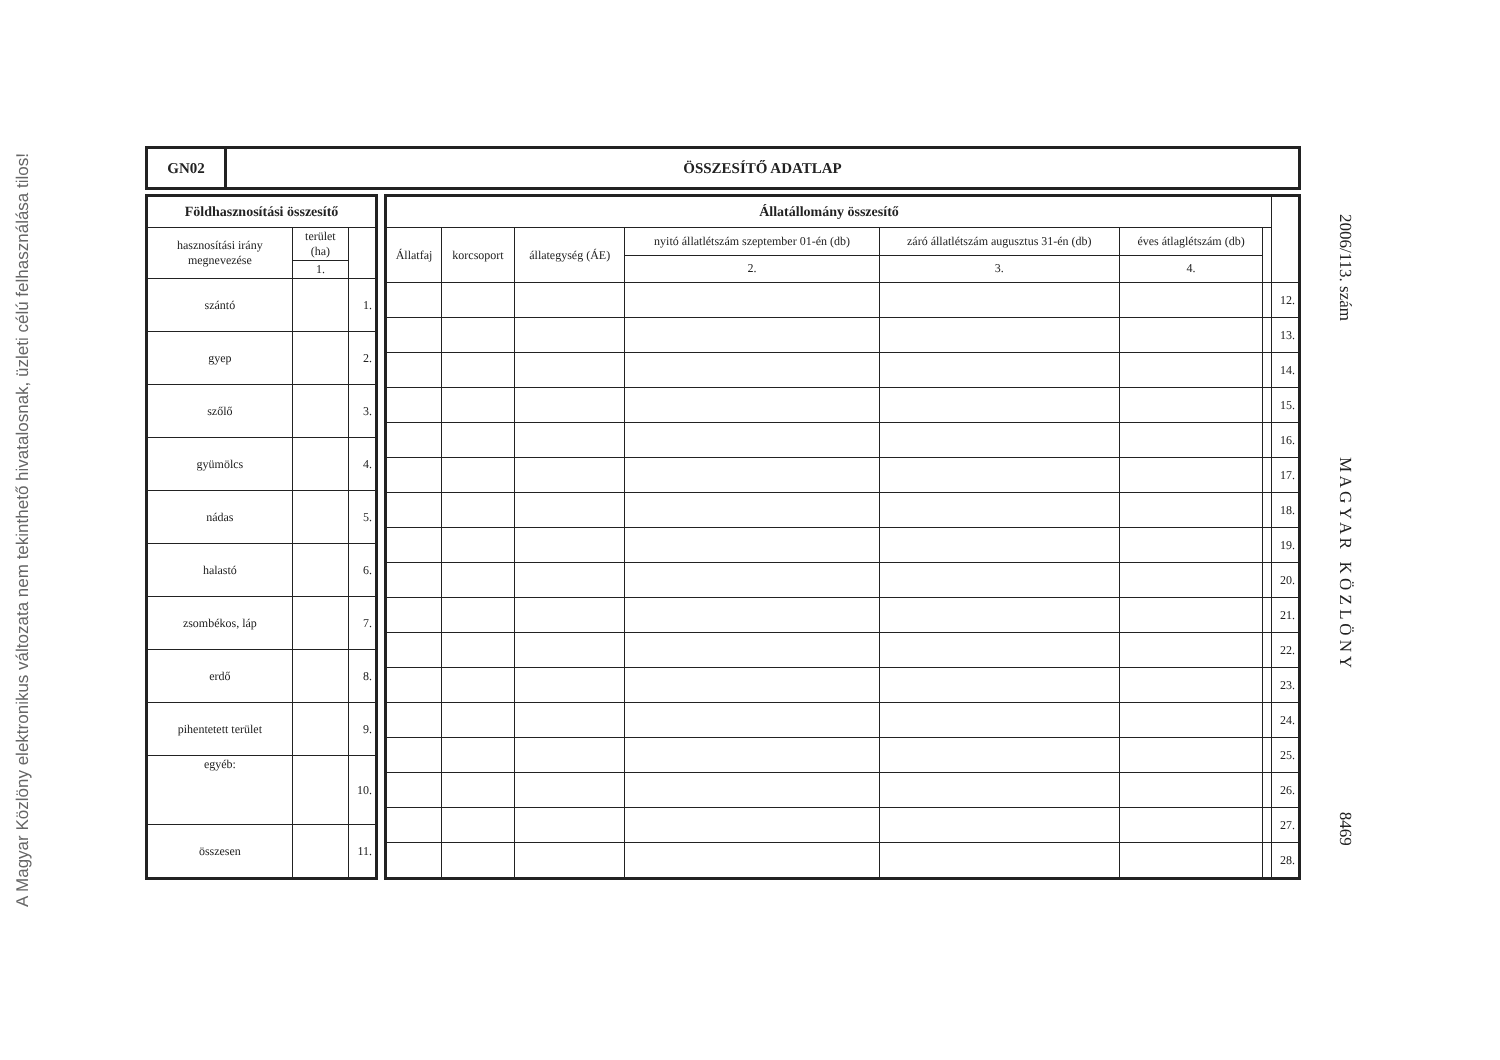A Magyar Közlöny elektronikus változata nem tekinthető hivatalosnak, üzleti célú felhasználása tilos!
2006/113. szám M A G Y A R K Ö Z L Ö N Y 8469
| GN02 | ÖSSZESÍTŐ ADATLAP |
| Földhasznosítási összesítő | | |
| --- | --- | --- |
| hasznosítási irány megnevezése | terület (ha) | |
| | 1. | |
| szántó | | 1. |
| gyep | | 2. |
| szőlő | | 3. |
| gyümölcs | | 4. |
| nádas | | 5. |
| halastó | | 6. |
| zsombékos, láp | | 7. |
| erdő | | 8. |
| pihentetett terület | | 9. |
| egyéb: | | 10. |
| összesen | | 11. |
| Állatállomány összesítő | | | | | | | |
| --- | --- | --- | --- | --- | --- | --- | --- |
| Állatfaj | korcsoport | állategység (ÁE) | nyitó állatlétszám szeptember 01-én (db) | záró állatlétszám augusztus 31-én (db) | éves átlaglétszám (db) | | |
| | | | 2. | 3. | 4. | | |
| | | | | | | | 12. |
| | | | | | | | 13. |
| | | | | | | | 14. |
| | | | | | | | 15. |
| | | | | | | | 16. |
| | | | | | | | 17. |
| | | | | | | | 18. |
| | | | | | | | 19. |
| | | | | | | | 20. |
| | | | | | | | 21. |
| | | | | | | | 22. |
| | | | | | | | 23. |
| | | | | | | | 24. |
| | | | | | | | 25. |
| | | | | | | | 26. |
| | | | | | | | 27. |
| | | | | | | | 28. |